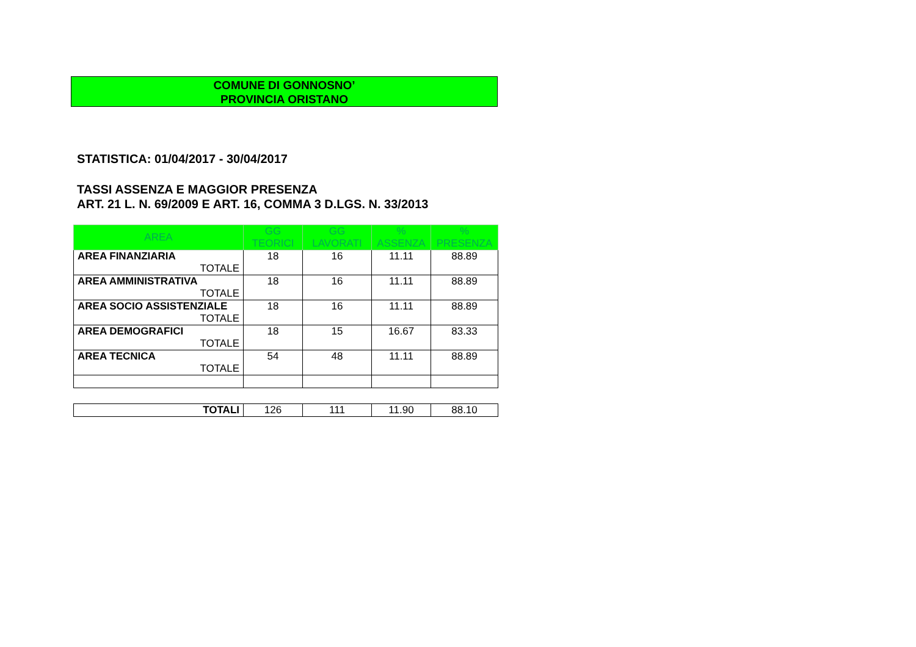COMUNE DI GONNOSNO’
PROVINCIA ORISTANO
STATISTICA: 01/04/2017 - 30/04/2017
TASSI ASSENZA E MAGGIOR PRESENZA
ART. 21 L. N. 69/2009 E ART. 16, COMMA 3 D.LGS. N. 33/2013
| AREA | GG TEORICI | GG LAVORATI | % ASSENZA | % PRESENZA |
| --- | --- | --- | --- | --- |
| AREA FINANZIARIA TOTALE | 18 | 16 | 11.11 | 88.89 |
| AREA AMMINISTRATIVA TOTALE | 18 | 16 | 11.11 | 88.89 |
| AREA SOCIO ASSISTENZIALE TOTALE | 18 | 16 | 11.11 | 88.89 |
| AREA DEMOGRAFICI TOTALE | 18 | 15 | 16.67 | 83.33 |
| AREA TECNICA TOTALE | 54 | 48 | 11.11 | 88.89 |
| TOTALI | 126 | 111 | 11.90 | 88.10 |